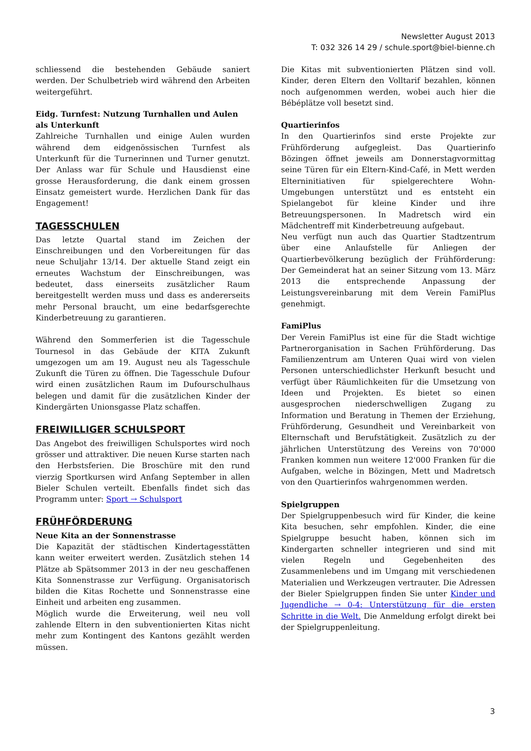Newsletter August 2013
T: 032 326 14 29 / schule.sport@biel-bienne.ch
schliessend die bestehenden Gebäude saniert werden. Der Schulbetrieb wird während den Arbeiten weitergeführt.
Eidg. Turnfest: Nutzung Turnhallen und Aulen als Unterkunft
Zahlreiche Turnhallen und einige Aulen wurden während dem eidgenössischen Turnfest als Unterkunft für die Turnerinnen und Turner genutzt. Der Anlass war für Schule und Hausdienst eine grosse Herausforderung, die dank einem grossen Einsatz gemeistert wurde. Herzlichen Dank für das Engagement!
TAGESSCHULEN
Das letzte Quartal stand im Zeichen der Einschreibungen und den Vorbereitungen für das neue Schuljahr 13/14. Der aktuelle Stand zeigt ein erneutes Wachstum der Einschreibungen, was bedeutet, dass einerseits zusätzlicher Raum bereitgestellt werden muss und dass es andererseits mehr Personal braucht, um eine bedarfsgerechte Kinderbetreuung zu garantieren.
Während den Sommerferien ist die Tagesschule Tournesol in das Gebäude der KITA Zukunft umgezogen um am 19. August neu als Tagesschule Zukunft die Türen zu öffnen. Die Tagesschule Dufour wird einen zusätzlichen Raum im Dufourschulhaus belegen und damit für die zusätzlichen Kinder der Kindergärten Unionsgasse Platz schaffen.
FREIWILLIGER SCHULSPORT
Das Angebot des freiwilligen Schulsportes wird noch grösser und attraktiver. Die neuen Kurse starten nach den Herbstsferien. Die Broschüre mit den rund vierzig Sportkursen wird Anfang September in allen Bieler Schulen verteilt. Ebenfalls findet sich das Programm unter: Sport → Schulsport
FRÜHFÖRDERUNG
Neue Kita an der Sonnenstrasse
Die Kapazität der städtischen Kindertagesstätten kann weiter erweitert werden. Zusätzlich stehen 14 Plätze ab Spätsommer 2013 in der neu geschaffenen Kita Sonnenstrasse zur Verfügung. Organisatorisch bilden die Kitas Rochette und Sonnenstrasse eine Einheit und arbeiten eng zusammen.
Möglich wurde die Erweiterung, weil neu voll zahlende Eltern in den subventionierten Kitas nicht mehr zum Kontingent des Kantons gezählt werden müssen.
Die Kitas mit subventionierten Plätzen sind voll. Kinder, deren Eltern den Volltarif bezahlen, können noch aufgenommen werden, wobei auch hier die Bébéplätze voll besetzt sind.
Quartierinfos
In den Quartierinfos sind erste Projekte zur Frühförderung aufgegleist. Das Quartierinfo Bözingen öffnet jeweils am Donnerstagvormittag seine Türen für ein Eltern-Kind-Café, in Mett werden Elterninitiativen für spielgerechtere Wohn-Umgebungen unterstützt und es entsteht ein Spielangebot für kleine Kinder und ihre Betreuungspersonen. In Madretsch wird ein Mädchentreff mit Kinderbetreuung aufgebaut.
Neu verfügt nun auch das Quartier Stadtzentrum über eine Anlaufstelle für Anliegen der Quartierbevölkerung bezüglich der Frühförderung: Der Gemeinderat hat an seiner Sitzung vom 13. März 2013 die entsprechende Anpassung der Leistungsvereinbarung mit dem Verein FamiPlus genehmigt.
FamiPlus
Der Verein FamiPlus ist eine für die Stadt wichtige Partnerorganisation in Sachen Frühförderung. Das Familienzentrum am Unteren Quai wird von vielen Personen unterschiedlichster Herkunft besucht und verfügt über Räumlichkeiten für die Umsetzung von Ideen und Projekten. Es bietet so einen ausgesprochen niederschwelligen Zugang zu Information und Beratung in Themen der Erziehung, Frühförderung, Gesundheit und Vereinbarkeit von Elternschaft und Berufstätigkeit. Zusätzlich zu der jährlichen Unterstützung des Vereins von 70'000 Franken kommen nun weitere 12'000 Franken für die Aufgaben, welche in Bözingen, Mett und Madretsch von den Quartierinfos wahrgenommen werden.
Spielgruppen
Der Spielgruppenbesuch wird für Kinder, die keine Kita besuchen, sehr empfohlen. Kinder, die eine Spielgruppe besucht haben, können sich im Kindergarten schneller integrieren und sind mit vielen Regeln und Gegebenheiten des Zusammenlebens und im Umgang mit verschiedenen Materialien und Werkzeugen vertrauter. Die Adressen der Bieler Spielgruppen finden Sie unter Kinder und Jugendliche → 0-4: Unterstützung für die ersten Schritte in die Welt. Die Anmeldung erfolgt direkt bei der Spielgruppenleitung.
3